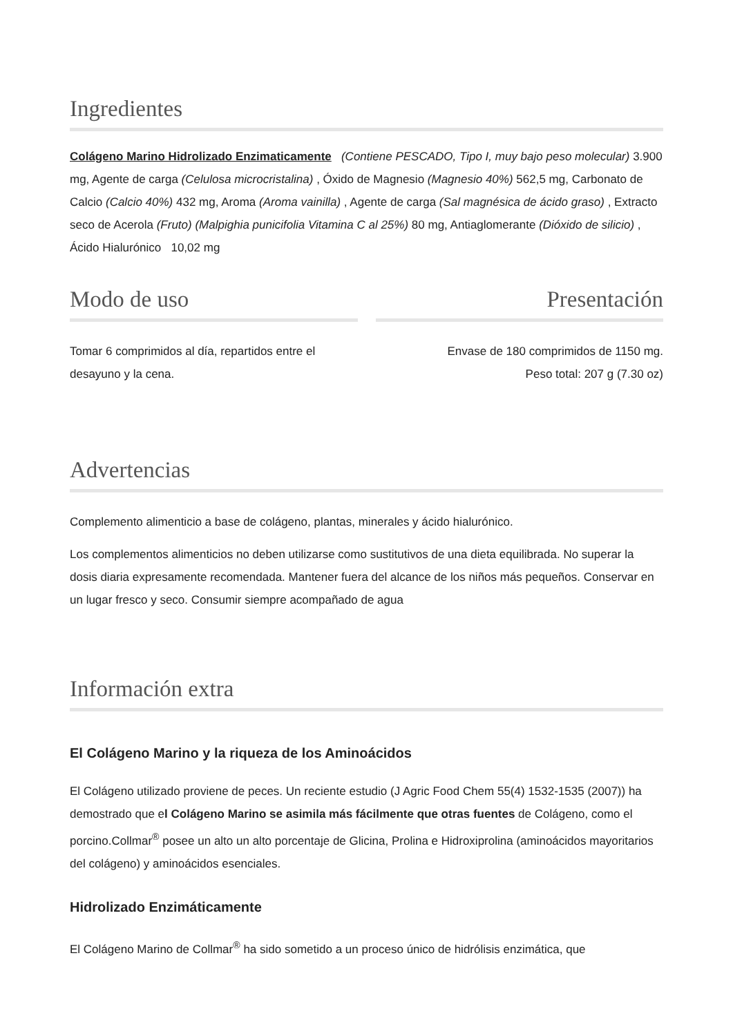Ingredientes
Colágeno Marino Hidrolizado Enzimaticamente (Contiene PESCADO, Tipo I, muy bajo peso molecular) 3.900 mg, Agente de carga (Celulosa microcristalina) , Óxido de Magnesio (Magnesio 40%) 562,5 mg, Carbonato de Calcio (Calcio 40%) 432 mg, Aroma (Aroma vainilla) , Agente de carga (Sal magnésica de ácido graso) , Extracto seco de Acerola (Fruto) (Malpighia punicifolia Vitamina C al 25%) 80 mg, Antiaglomerante (Dióxido de silicio) , Ácido Hialurónico 10,02 mg
Modo de uso
Tomar 6 comprimidos al día, repartidos entre el desayuno y la cena.
Presentación
Envase de 180 comprimidos de 1150 mg.
Peso total: 207 g (7.30 oz)
Advertencias
Complemento alimenticio a base de colágeno, plantas, minerales y ácido hialurónico.
Los complementos alimenticios no deben utilizarse como sustitutivos de una dieta equilibrada. No superar la dosis diaria expresamente recomendada. Mantener fuera del alcance de los niños más pequeños. Conservar en un lugar fresco y seco. Consumir siempre acompañado de agua
Información extra
El Colágeno Marino y la riqueza de los Aminoácidos
El Colágeno utilizado proviene de peces. Un reciente estudio (J Agric Food Chem 55(4) 1532-1535 (2007)) ha demostrado que el Colágeno Marino se asimila más fácilmente que otras fuentes de Colágeno, como el porcino.Collmar<sup>®</sup> posee un alto un alto porcentaje de Glicina, Prolina e Hidroxiprolina (aminoácidos mayoritarios del colágeno) y aminoácidos esenciales.
Hidrolizado Enzimáticamente
El Colágeno Marino de Collmar<sup>®</sup> ha sido sometido a un proceso único de hidrólisis enzimática, que